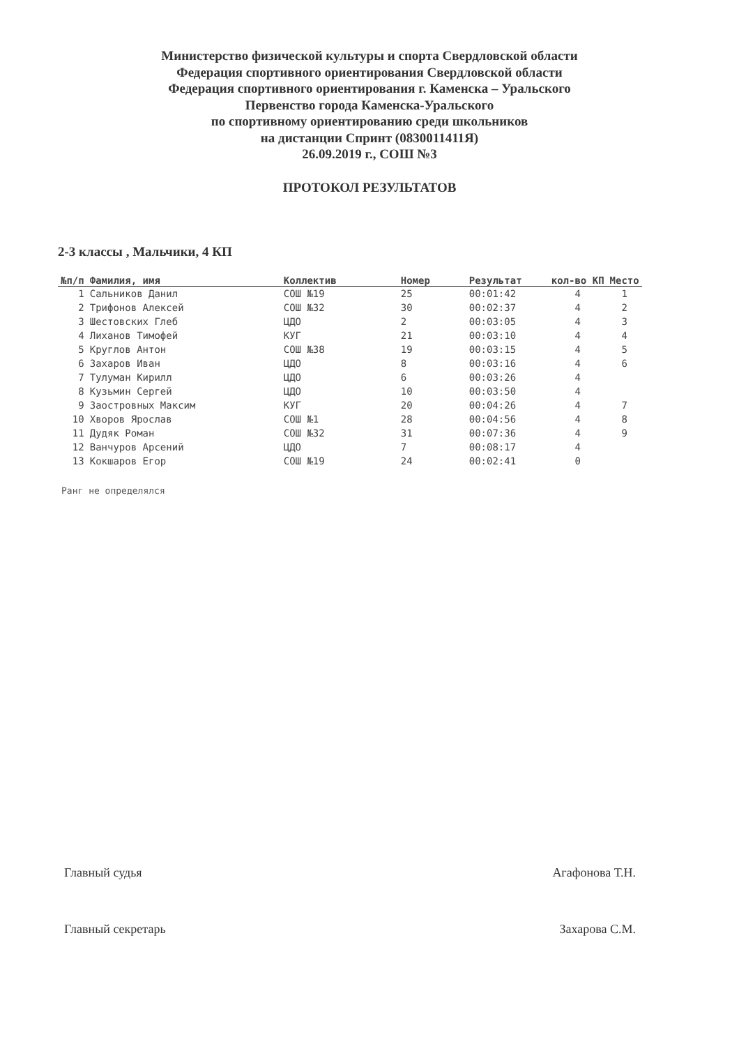Министерство физической культуры и спорта Свердловской области
Федерация спортивного ориентирования Свердловской области
Федерация спортивного ориентирования г. Каменска – Уральского
Первенство города Каменска-Уральского
по спортивному ориентированию среди школьников
на дистанции Спринт (0830011411Я)
26.09.2019 г., СОШ №3
ПРОТОКОЛ РЕЗУЛЬТАТОВ
2-3 классы , Мальчики, 4 КП
| №п/п | Фамилия, имя | Коллектив | Номер | Результат | кол-во КП | Место |
| --- | --- | --- | --- | --- | --- | --- |
| 1 | Сальников Данил | СОШ №19 | 25 | 00:01:42 | 4 | 1 |
| 2 | Трифонов Алексей | СОШ №32 | 30 | 00:02:37 | 4 | 2 |
| 3 | Шестовских Глеб | ЦДО | 2 | 00:03:05 | 4 | 3 |
| 4 | Лиханов Тимофей | КУГ | 21 | 00:03:10 | 4 | 4 |
| 5 | Круглов Антон | СОШ №38 | 19 | 00:03:15 | 4 | 5 |
| 6 | Захаров Иван | ЦДО | 8 | 00:03:16 | 4 | 6 |
| 7 | Тулуман Кирилл | ЦДО | 6 | 00:03:26 | 4 | |
| 8 | Кузьмин Сергей | ЦДО | 10 | 00:03:50 | 4 | |
| 9 | Заостровных Максим | КУГ | 20 | 00:04:26 | 4 | 7 |
| 10 | Хворов Ярослав | СОШ №1 | 28 | 00:04:56 | 4 | 8 |
| 11 | Дудяк Роман | СОШ №32 | 31 | 00:07:36 | 4 | 9 |
| 12 | Ванчуров Арсений | ЦДО | 7 | 00:08:17 | 4 | |
| 13 | Кокшаров Егор | СОШ №19 | 24 | 00:02:41 | 0 | |
Ранг не определялся
Главный судья Агафонова Т.Н.
Главный секретарь Захарова С.М.